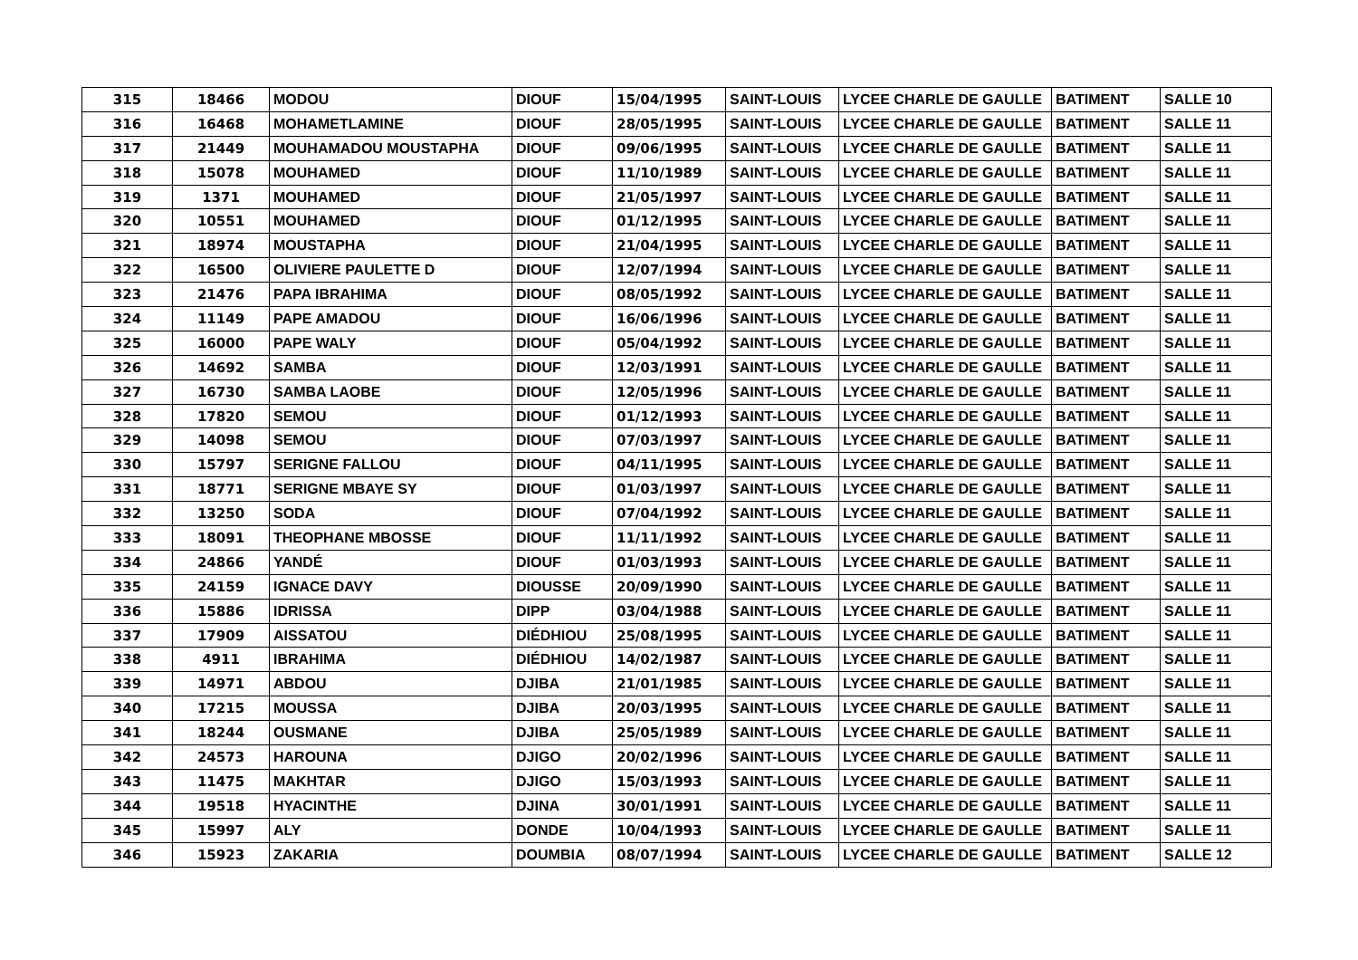| 315 | 18466 | MODOU | DIOUF | 15/04/1995 | SAINT-LOUIS | LYCEE CHARLE DE GAULLE | BATIMENT | SALLE 10 |
| 316 | 16468 | MOHAMETLAMINE | DIOUF | 28/05/1995 | SAINT-LOUIS | LYCEE CHARLE DE GAULLE | BATIMENT | SALLE 11 |
| 317 | 21449 | MOUHAMADOU MOUSTAPHA | DIOUF | 09/06/1995 | SAINT-LOUIS | LYCEE CHARLE DE GAULLE | BATIMENT | SALLE 11 |
| 318 | 15078 | MOUHAMED | DIOUF | 11/10/1989 | SAINT-LOUIS | LYCEE CHARLE DE GAULLE | BATIMENT | SALLE 11 |
| 319 | 1371 | MOUHAMED | DIOUF | 21/05/1997 | SAINT-LOUIS | LYCEE CHARLE DE GAULLE | BATIMENT | SALLE 11 |
| 320 | 10551 | MOUHAMED | DIOUF | 01/12/1995 | SAINT-LOUIS | LYCEE CHARLE DE GAULLE | BATIMENT | SALLE 11 |
| 321 | 18974 | MOUSTAPHA | DIOUF | 21/04/1995 | SAINT-LOUIS | LYCEE CHARLE DE GAULLE | BATIMENT | SALLE 11 |
| 322 | 16500 | OLIVIERE PAULETTE D | DIOUF | 12/07/1994 | SAINT-LOUIS | LYCEE CHARLE DE GAULLE | BATIMENT | SALLE 11 |
| 323 | 21476 | PAPA IBRAHIMA | DIOUF | 08/05/1992 | SAINT-LOUIS | LYCEE CHARLE DE GAULLE | BATIMENT | SALLE 11 |
| 324 | 11149 | PAPE AMADOU | DIOUF | 16/06/1996 | SAINT-LOUIS | LYCEE CHARLE DE GAULLE | BATIMENT | SALLE 11 |
| 325 | 16000 | PAPE WALY | DIOUF | 05/04/1992 | SAINT-LOUIS | LYCEE CHARLE DE GAULLE | BATIMENT | SALLE 11 |
| 326 | 14692 | SAMBA | DIOUF | 12/03/1991 | SAINT-LOUIS | LYCEE CHARLE DE GAULLE | BATIMENT | SALLE 11 |
| 327 | 16730 | SAMBA LAOBE | DIOUF | 12/05/1996 | SAINT-LOUIS | LYCEE CHARLE DE GAULLE | BATIMENT | SALLE 11 |
| 328 | 17820 | SEMOU | DIOUF | 01/12/1993 | SAINT-LOUIS | LYCEE CHARLE DE GAULLE | BATIMENT | SALLE 11 |
| 329 | 14098 | SEMOU | DIOUF | 07/03/1997 | SAINT-LOUIS | LYCEE CHARLE DE GAULLE | BATIMENT | SALLE 11 |
| 330 | 15797 | SERIGNE FALLOU | DIOUF | 04/11/1995 | SAINT-LOUIS | LYCEE CHARLE DE GAULLE | BATIMENT | SALLE 11 |
| 331 | 18771 | SERIGNE MBAYE SY | DIOUF | 01/03/1997 | SAINT-LOUIS | LYCEE CHARLE DE GAULLE | BATIMENT | SALLE 11 |
| 332 | 13250 | SODA | DIOUF | 07/04/1992 | SAINT-LOUIS | LYCEE CHARLE DE GAULLE | BATIMENT | SALLE 11 |
| 333 | 18091 | THEOPHANE MBOSSE | DIOUF | 11/11/1992 | SAINT-LOUIS | LYCEE CHARLE DE GAULLE | BATIMENT | SALLE 11 |
| 334 | 24866 | YANDÉ | DIOUF | 01/03/1993 | SAINT-LOUIS | LYCEE CHARLE DE GAULLE | BATIMENT | SALLE 11 |
| 335 | 24159 | IGNACE DAVY | DIOUSSE | 20/09/1990 | SAINT-LOUIS | LYCEE CHARLE DE GAULLE | BATIMENT | SALLE 11 |
| 336 | 15886 | IDRISSA | DIPP | 03/04/1988 | SAINT-LOUIS | LYCEE CHARLE DE GAULLE | BATIMENT | SALLE 11 |
| 337 | 17909 | AISSATOU | DIÉDHIOU | 25/08/1995 | SAINT-LOUIS | LYCEE CHARLE DE GAULLE | BATIMENT | SALLE 11 |
| 338 | 4911 | IBRAHIMA | DIÉDHIOU | 14/02/1987 | SAINT-LOUIS | LYCEE CHARLE DE GAULLE | BATIMENT | SALLE 11 |
| 339 | 14971 | ABDOU | DJIBA | 21/01/1985 | SAINT-LOUIS | LYCEE CHARLE DE GAULLE | BATIMENT | SALLE 11 |
| 340 | 17215 | MOUSSA | DJIBA | 20/03/1995 | SAINT-LOUIS | LYCEE CHARLE DE GAULLE | BATIMENT | SALLE 11 |
| 341 | 18244 | OUSMANE | DJIBA | 25/05/1989 | SAINT-LOUIS | LYCEE CHARLE DE GAULLE | BATIMENT | SALLE 11 |
| 342 | 24573 | HAROUNA | DJIGO | 20/02/1996 | SAINT-LOUIS | LYCEE CHARLE DE GAULLE | BATIMENT | SALLE 11 |
| 343 | 11475 | MAKHTAR | DJIGO | 15/03/1993 | SAINT-LOUIS | LYCEE CHARLE DE GAULLE | BATIMENT | SALLE 11 |
| 344 | 19518 | HYACINTHE | DJINA | 30/01/1991 | SAINT-LOUIS | LYCEE CHARLE DE GAULLE | BATIMENT | SALLE 11 |
| 345 | 15997 | ALY | DONDE | 10/04/1993 | SAINT-LOUIS | LYCEE CHARLE DE GAULLE | BATIMENT | SALLE 11 |
| 346 | 15923 | ZAKARIA | DOUMBIA | 08/07/1994 | SAINT-LOUIS | LYCEE CHARLE DE GAULLE | BATIMENT | SALLE 12 |